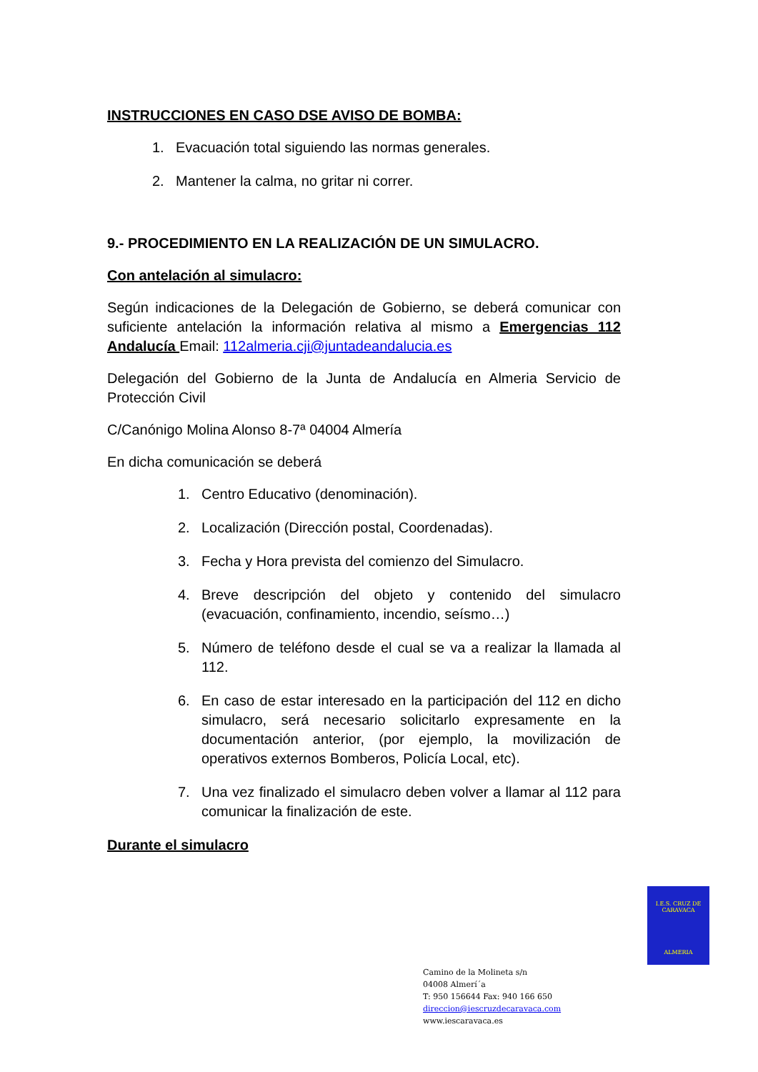INSTRUCCIONES EN CASO DSE AVISO DE BOMBA:
1. Evacuación total siguiendo las normas generales.
2. Mantener la calma, no gritar ni correr.
9.- PROCEDIMIENTO EN LA REALIZACIÓN DE UN SIMULACRO.
Con antelación al simulacro:
Según indicaciones de la Delegación de Gobierno, se deberá comunicar con suficiente antelación la información relativa al mismo a Emergencias 112 Andalucía Email: 112almeria.cji@juntadeandalucia.es
Delegación del Gobierno de la Junta de Andalucía en Almeria Servicio de Protección Civil
C/Canónigo Molina Alonso 8-7ª 04004 Almería
En dicha comunicación se deberá
1. Centro Educativo (denominación).
2. Localización (Dirección postal, Coordenadas).
3. Fecha y Hora prevista del comienzo del Simulacro.
4. Breve descripción del objeto y contenido del simulacro (evacuación, confinamiento, incendio, seísmo…)
5. Número de teléfono desde el cual se va a realizar la llamada al 112.
6. En caso de estar interesado en la participación del 112 en dicho simulacro, será necesario solicitarlo expresamente en la documentación anterior, (por ejemplo, la movilización de operativos externos Bomberos, Policía Local, etc).
7. Una vez finalizado el simulacro deben volver a llamar al 112 para comunicar la finalización de este.
Durante el simulacro
I.E.S. CRUZ DE CARAVACA
ALMERIA
Camino de la Molineta s/n
04008 Almerí´a
T: 950 156644 Fax: 940 166 650
direccion@iescruzdecaravaca.com
www.iescaravaca.es